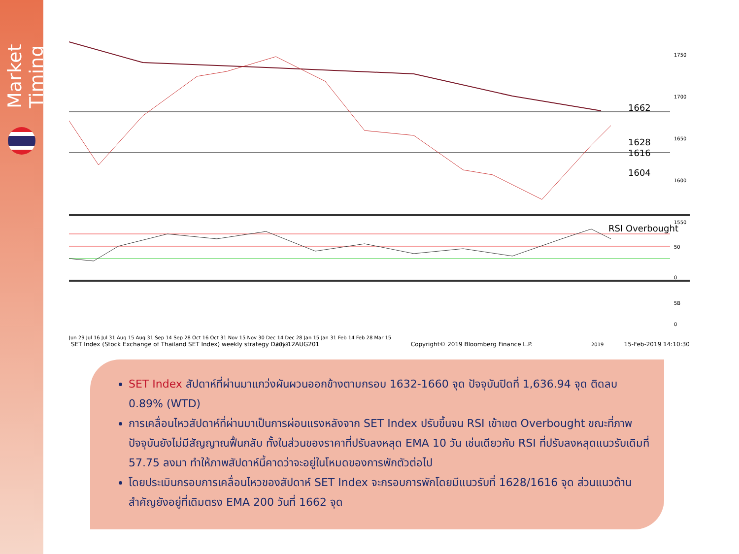Market Timing
RSI Overbought
1662
1628
1616
1604
1750
1700
1650
1600
1550
50
0
5B
0
Jun 29 Jul 16 Jul 31 Aug 15 Aug 31 Sep 14 Sep 28 Oct 16 Oct 31 Nov 15 Nov 30 Dec 14 Dec 28 Jan 15 Jan 31 Feb 14 Feb 28 Mar 15
2018
2019
SET Index (Stock Exchange of Thailand SET Index) weekly strategy Daily 12AUG201 Copyright© 2019 Bloomberg Finance L.P. 15-Feb-2019 14:10:30
SET Index สัปดาห์ที่ผ่านมาแกว่งผันผวนออกข้างตามกรอบ 1632-1660 จุด ปัจจุบันปิดที่ 1,636.94 จุด ติดลบ 0.89% (WTD)
การเคลื่อนไหวสัปดาห์ที่ผ่านมาเป็นการผ่อนแรงหลังจาก SET Index ปรับขึ้นจน RSI เข้าเขต Overbought ขณะที่ภาพปัจจุบันยังไม่มีสัญญาณฟื้นกลับ ทั้งในส่วนของราคาที่ปรับลงหลุด EMA 10 วัน เช่นเดียวกับ RSI ที่ปรับลงหลุดแนวรับเดิมที่ 57.75 ลงมา ทำให้ภาพสัปดาห์นี้คาดว่าจะอยู่ในโหมดของการพักตัวต่อไป
โดยประเมินกรอบการเคลื่อนไหวของสัปดาห์ SET Index จะกรอบการพักโดยมีแนวรับที่ 1628/1616 จุด ส่วนแนวต้านสำคัญยังอยู่ที่เดิมตรง EMA 200 วันที่ 1662 จุด